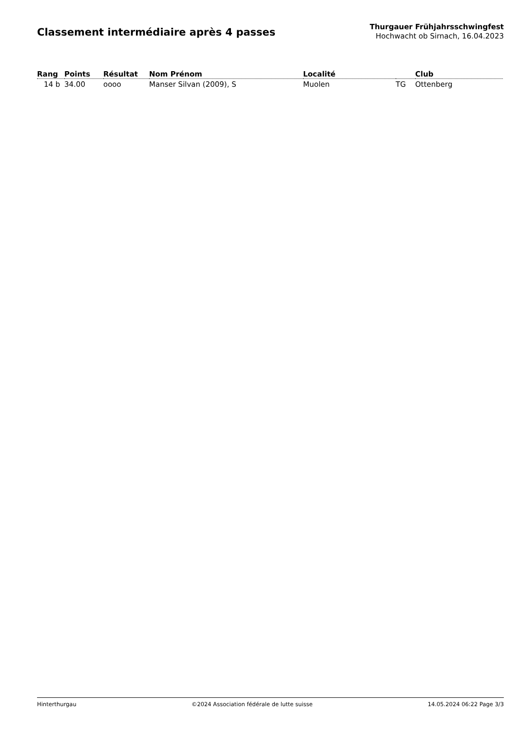Classement intermédiaire après 4 passes
Thurgauer Frühjahrsschwingfest
Hochwacht ob Sirnach, 16.04.2023
| Rang | Points | Résultat | Nom Prénom | Localité | | Club |
| --- | --- | --- | --- | --- | --- | --- |
| 14 b | 34.00 | oooo | Manser Silvan (2009), S | Muolen | TG | Ottenberg |
Hinterthurgau ©2024 Association fédérale de lutte suisse 14.05.2024 06:22 Page 3/3